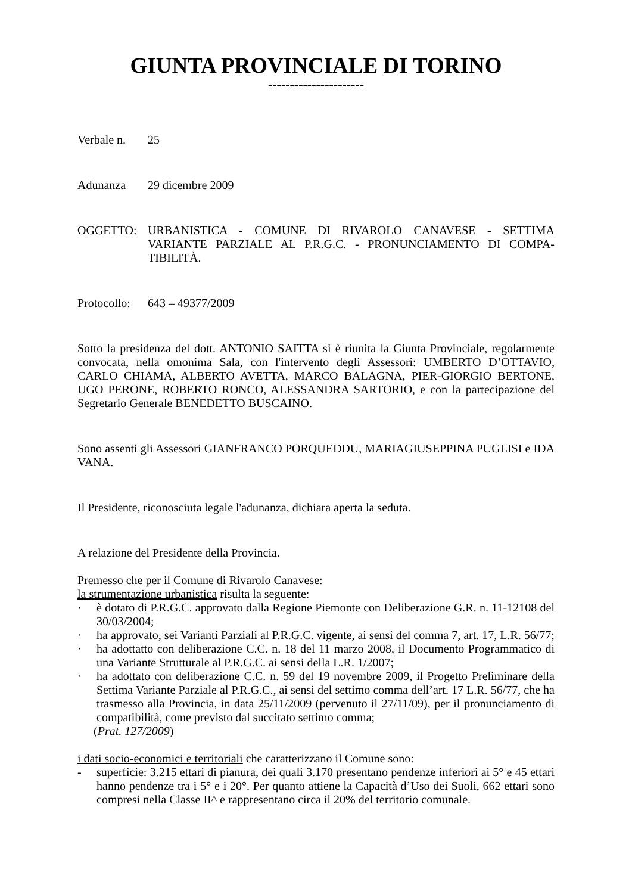GIUNTA PROVINCIALE DI TORINO
----------------------
Verbale n. 25
Adunanza 29 dicembre 2009
OGGETTO: URBANISTICA - COMUNE DI RIVAROLO CANAVESE - SETTIMA VARIANTE PARZIALE AL P.R.G.C. - PRONUNCIAMENTO DI COMPA-TIBILITÀ.
Protocollo: 643 – 49377/2009
Sotto la presidenza del dott. ANTONIO SAITTA si è riunita la Giunta Provinciale, regolarmente convocata, nella omonima Sala, con l'intervento degli Assessori: UMBERTO D’OTTAVIO, CARLO CHIAMA, ALBERTO AVETTA, MARCO BALAGNA, PIER-GIORGIO BERTONE, UGO PERONE, ROBERTO RONCO, ALESSANDRA SARTORIO, e con la partecipazione del Segretario Generale BENEDETTO BUSCAINO.
Sono assenti gli Assessori GIANFRANCO PORQUEDDU, MARIAGIUSEPPINA PUGLISI e IDA VANA.
Il Presidente, riconosciuta legale l'adunanza, dichiara aperta la seduta.
A relazione del Presidente della Provincia.
Premesso che per il Comune di Rivarolo Canavese:
la strumentazione urbanistica risulta la seguente:
· è dotato di P.R.G.C. approvato dalla Regione Piemonte con Deliberazione G.R. n. 11-12108 del 30/03/2004;
· ha approvato, sei Varianti Parziali al P.R.G.C. vigente, ai sensi del comma 7, art. 17, L.R. 56/77;
· ha adottatto con deliberazione C.C. n. 18 del 11 marzo 2008, il Documento Programmatico di una Variante Strutturale al P.R.G.C. ai sensi della L.R. 1/2007;
· ha adottato con deliberazione C.C. n. 59 del 19 novembre 2009, il Progetto Preliminare della Settima Variante Parziale al P.R.G.C., ai sensi del settimo comma dell’art. 17 L.R. 56/77, che ha trasmesso alla Provincia, in data 25/11/2009 (pervenuto il 27/11/09), per il pronunciamento di compatibilità, come previsto dal succitato settimo comma;
(Prat. 127/2009)
i dati socio-economici e territoriali che caratterizzano il Comune sono:
- superficie: 3.215 ettari di pianura, dei quali 3.170 presentano pendenze inferiori ai 5° e 45 ettari hanno pendenze tra i 5° e i 20°. Per quanto attiene la Capacità d’Uso dei Suoli, 662 ettari sono compresi nella Classe II^ e rappresentano circa il 20% del territorio comunale.